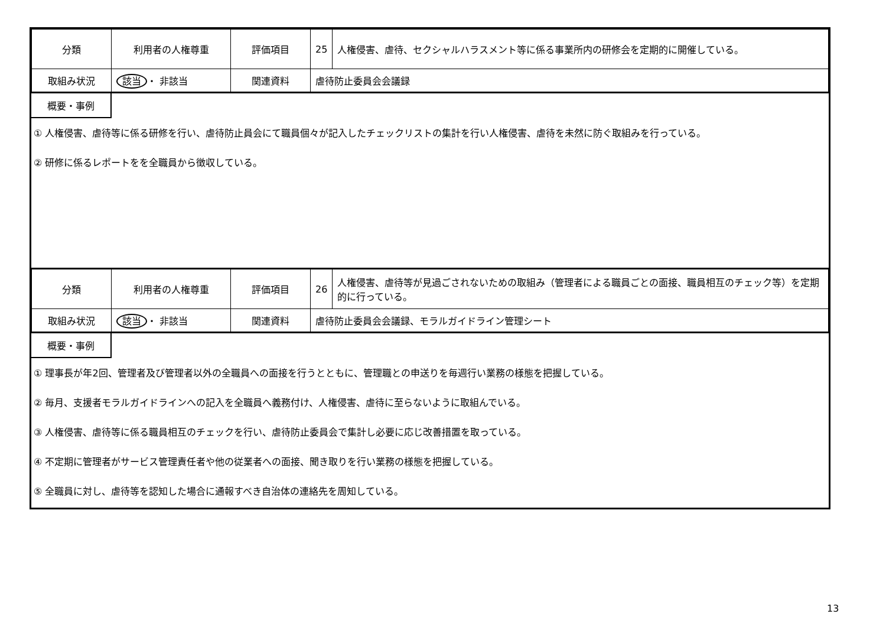| 分類 | 利用者の人権尊重 | 評価項目 | 25 | 人権侵害、虐待、セクシャルハラスメント等に係る事業所内の研修会を定期的に開催している。 |
| 取組み状況 | 該当 ・ 非該当 | 関連資料 | 虐待防止委員会会議録 | |
概要・事例
① 人権侵害、虐待等に係る研修を行い、虐待防止員会にて職員個々が記入したチェックリストの集計を行い人権侵害、虐待を未然に防ぐ取組みを行っている。
② 研修に係るレポートをを全職員から徴収している。
| 分類 | 利用者の人権尊重 | 評価項目 | 26 | 人権侵害、虐待等が見過ごされないための取組み（管理者による職員ごとの面接、職員相互のチェック等）を定期的に行っている。 |
| 取組み状況 | 該当 ・ 非該当 | 関連資料 | 虐待防止委員会会議録、モラルガイドライン管理シート | |
概要・事例
① 理事長が年2回、管理者及び管理者以外の全職員への面接を行うとともに、管理職との申送りを毎週行い業務の様態を把握している。
② 毎月、支援者モラルガイドラインへの記入を全職員へ義務付け、人権侵害、虐待に至らないように取組んでいる。
③ 人権侵害、虐待等に係る職員相互のチェックを行い、虐待防止委員会で集計し必要に応じ改善措置を取っている。
④ 不定期に管理者がサービス管理責任者や他の従業者への面接、聞き取りを行い業務の様態を把握している。
⑤ 全職員に対し、虐待等を認知した場合に通報すべき自治体の連絡先を周知している。
13